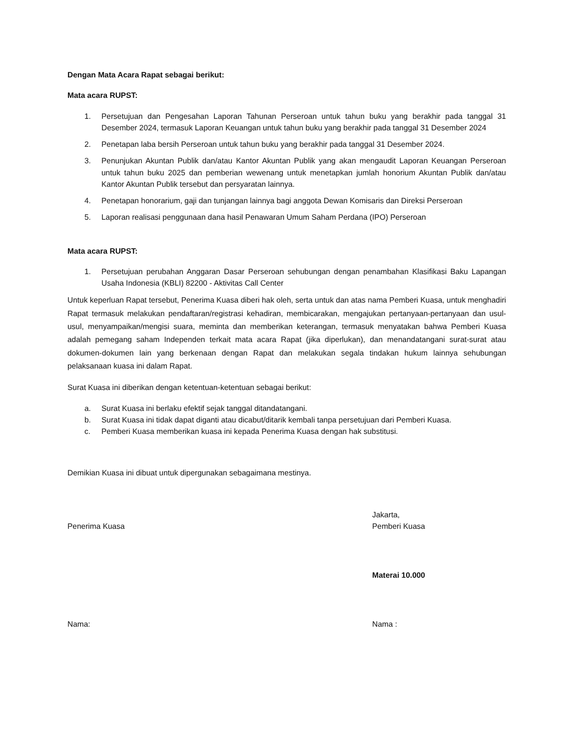Dengan Mata Acara Rapat sebagai berikut:
Mata acara RUPST:
1. Persetujuan dan Pengesahan Laporan Tahunan Perseroan untuk tahun buku yang berakhir pada tanggal 31 Desember 2024, termasuk Laporan Keuangan untuk tahun buku yang berakhir pada tanggal 31 Desember 2024
2. Penetapan laba bersih Perseroan untuk tahun buku yang berakhir pada tanggal 31 Desember 2024.
3. Penunjukan Akuntan Publik dan/atau Kantor Akuntan Publik yang akan mengaudit Laporan Keuangan Perseroan untuk tahun buku 2025 dan pemberian wewenang untuk menetapkan jumlah honorium Akuntan Publik dan/atau Kantor Akuntan Publik tersebut dan persyaratan lainnya.
4. Penetapan honorarium, gaji dan tunjangan lainnya bagi anggota Dewan Komisaris dan Direksi Perseroan
5. Laporan realisasi penggunaan dana hasil Penawaran Umum Saham Perdana (IPO) Perseroan
Mata acara RUPST:
1. Persetujuan perubahan Anggaran Dasar Perseroan sehubungan dengan penambahan Klasifikasi Baku Lapangan Usaha Indonesia (KBLI) 82200 - Aktivitas Call Center
Untuk keperluan Rapat tersebut, Penerima Kuasa diberi hak oleh, serta untuk dan atas nama Pemberi Kuasa, untuk menghadiri Rapat termasuk melakukan pendaftaran/registrasi kehadiran, membicarakan, mengajukan pertanyaan-pertanyaan dan usul-usul, menyampaikan/mengisi suara, meminta dan memberikan keterangan, termasuk menyatakan bahwa Pemberi Kuasa adalah pemegang saham Independen terkait mata acara Rapat (jika diperlukan), dan menandatangani surat-surat atau dokumen-dokumen lain yang berkenaan dengan Rapat dan melakukan segala tindakan hukum lainnya sehubungan pelaksanaan kuasa ini dalam Rapat.
Surat Kuasa ini diberikan dengan ketentuan-ketentuan sebagai berikut:
a. Surat Kuasa ini berlaku efektif sejak tanggal ditandatangani.
b. Surat Kuasa ini tidak dapat diganti atau dicabut/ditarik kembali tanpa persetujuan dari Pemberi Kuasa.
c. Pemberi Kuasa memberikan kuasa ini kepada Penerima Kuasa dengan hak substitusi.
Demikian Kuasa ini dibuat untuk dipergunakan sebagaimana mestinya.
Penerima Kuasa Jakarta,
Pemberi Kuasa
Materai 10.000
Nama: Nama :